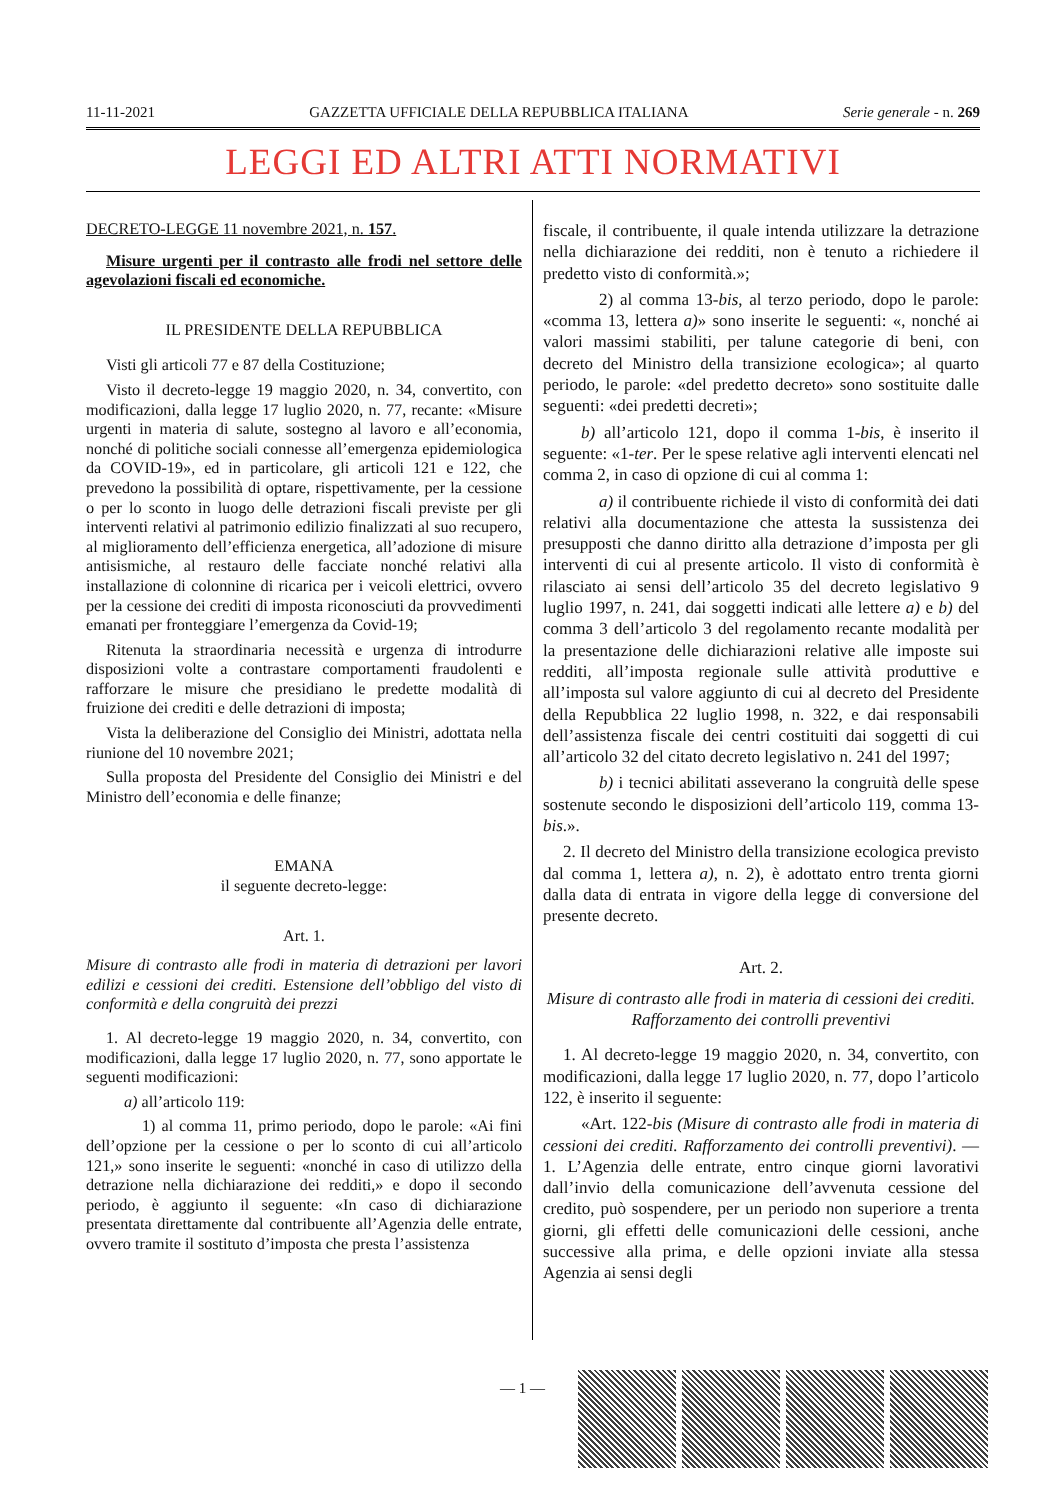11-11-2021 GAZZETTA UFFICIALE DELLA REPUBBLICA ITALIANA Serie generale - n. 269
LEGGI ED ALTRI ATTI NORMATIVI
DECRETO-LEGGE 11 novembre 2021, n. 157.
Misure urgenti per il contrasto alle frodi nel settore delle agevolazioni fiscali ed economiche.
IL PRESIDENTE DELLA REPUBBLICA
Visti gli articoli 77 e 87 della Costituzione;
Visto il decreto-legge 19 maggio 2020, n. 34, convertito, con modificazioni, dalla legge 17 luglio 2020, n. 77, recante: «Misure urgenti in materia di salute, sostegno al lavoro e all’economia, nonché di politiche sociali connesse all’emergenza epidemiologica da COVID-19», ed in particolare, gli articoli 121 e 122, che prevedono la possibilità di optare, rispettivamente, per la cessione o per lo sconto in luogo delle detrazioni fiscali previste per gli interventi relativi al patrimonio edilizio finalizzati al suo recupero, al miglioramento dell’efficienza energetica, all’adozione di misure antisismiche, al restauro delle facciate nonché relativi alla installazione di colonnine di ricarica per i veicoli elettrici, ovvero per la cessione dei crediti di imposta riconosciuti da provvedimenti emanati per fronteggiare l’emergenza da Covid-19;
Ritenuta la straordinaria necessità e urgenza di introdurre disposizioni volte a contrastare comportamenti fraudolenti e rafforzare le misure che presidiano le predette modalità di fruizione dei crediti e delle detrazioni di imposta;
Vista la deliberazione del Consiglio dei Ministri, adottata nella riunione del 10 novembre 2021;
Sulla proposta del Presidente del Consiglio dei Ministri e del Ministro dell’economia e delle finanze;
EMANA
il seguente decreto-legge:
Art. 1.
Misure di contrasto alle frodi in materia di detrazioni per lavori edilizi e cessioni dei crediti. Estensione dell’obbligo del visto di conformità e della congruità dei prezzi
1. Al decreto-legge 19 maggio 2020, n. 34, convertito, con modificazioni, dalla legge 17 luglio 2020, n. 77, sono apportate le seguenti modificazioni:
a) all’articolo 119:
1) al comma 11, primo periodo, dopo le parole: «Ai fini dell’opzione per la cessione o per lo sconto di cui all’articolo 121,» sono inserite le seguenti: «nonché in caso di utilizzo della detrazione nella dichiarazione dei redditi,» e dopo il secondo periodo, è aggiunto il seguente: «In caso di dichiarazione presentata direttamente dal contribuente all’Agenzia delle entrate, ovvero tramite il sostituto d’imposta che presta l’assistenza
fiscale, il contribuente, il quale intenda utilizzare la detrazione nella dichiarazione dei redditi, non è tenuto a richiedere il predetto visto di conformità.»;
2) al comma 13-bis, al terzo periodo, dopo le parole: «comma 13, lettera a)» sono inserite le seguenti: «, nonché ai valori massimi stabiliti, per talune categorie di beni, con decreto del Ministro della transizione ecologica»; al quarto periodo, le parole: «del predetto decreto» sono sostituite dalle seguenti: «dei predetti decreti»;
b) all’articolo 121, dopo il comma 1-bis, è inserito il seguente: «1-ter. Per le spese relative agli interventi elencati nel comma 2, in caso di opzione di cui al comma 1:
a) il contribuente richiede il visto di conformità dei dati relativi alla documentazione che attesta la sussistenza dei presupposti che danno diritto alla detrazione d’imposta per gli interventi di cui al presente articolo. Il visto di conformità è rilasciato ai sensi dell’articolo 35 del decreto legislativo 9 luglio 1997, n. 241, dai soggetti indicati alle lettere a) e b) del comma 3 dell’articolo 3 del regolamento recante modalità per la presentazione delle dichiarazioni relative alle imposte sui redditi, all’imposta regionale sulle attività produttive e all’imposta sul valore aggiunto di cui al decreto del Presidente della Repubblica 22 luglio 1998, n. 322, e dai responsabili dell’assistenza fiscale dei centri costituiti dai soggetti di cui all’articolo 32 del citato decreto legislativo n. 241 del 1997;
b) i tecnici abilitati asseverano la congruità delle spese sostenute secondo le disposizioni dell’articolo 119, comma 13-bis.».
2. Il decreto del Ministro della transizione ecologica previsto dal comma 1, lettera a), n. 2), è adottato entro trenta giorni dalla data di entrata in vigore della legge di conversione del presente decreto.
Art. 2.
Misure di contrasto alle frodi in materia di cessioni dei crediti. Rafforzamento dei controlli preventivi
1. Al decreto-legge 19 maggio 2020, n. 34, convertito, con modificazioni, dalla legge 17 luglio 2020, n. 77, dopo l’articolo 122, è inserito il seguente:
«Art. 122-bis (Misure di contrasto alle frodi in materia di cessioni dei crediti. Rafforzamento dei controlli preventivi). — 1. L’Agenzia delle entrate, entro cinque giorni lavorativi dall’invio della comunicazione dell’avvenuta cessione del credito, può sospendere, per un periodo non superiore a trenta giorni, gli effetti delle comunicazioni delle cessioni, anche successive alla prima, e delle opzioni inviate alla stessa Agenzia ai sensi degli
— 1 —